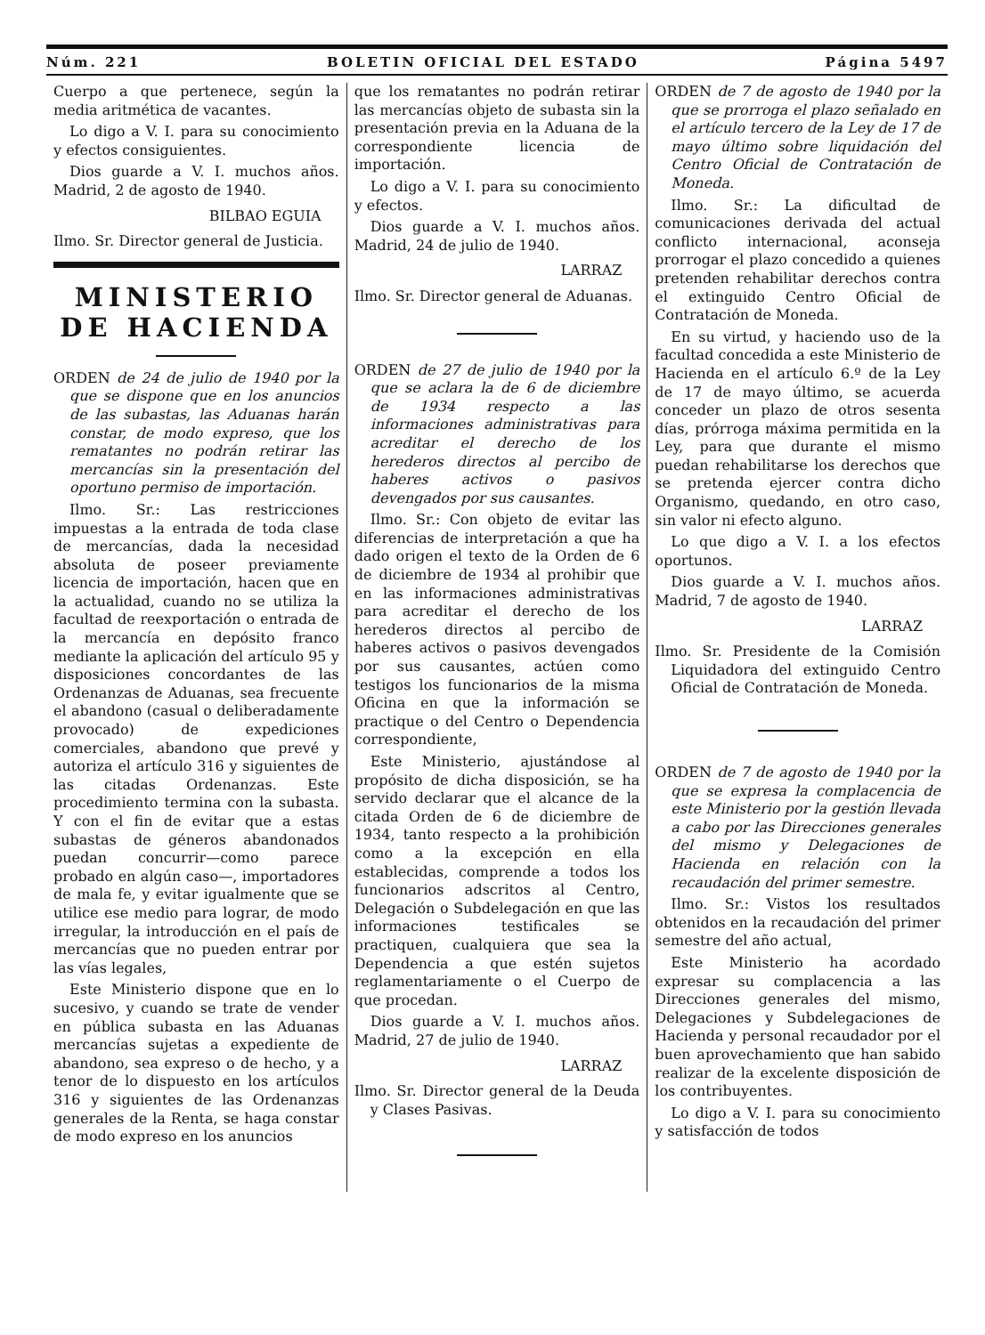Núm. 221 BOLETIN OFICIAL DEL ESTADO Página 5497
Cuerpo a que pertenece, según la media aritmética de vacantes.
Lo digo a V. I. para su conocimiento y efectos consiguientes.
Dios guarde a V. I. muchos años. Madrid, 2 de agosto de 1940.
BILBAO EGUIA
Ilmo. Sr. Director general de Justicia.
MINISTERIO DE HACIENDA
ORDEN de 24 de julio de 1940 por la que se dispone que en los anuncios de las subastas, las Aduanas harán constar, de modo expreso, que los rematantes no podrán retirar las mercancías sin la presentación del oportuno permiso de importación.
Ilmo. Sr.: Las restricciones impuestas a la entrada de toda clase de mercancías, dada la necesidad absoluta de poseer previamente licencia de importación, hacen que en la actualidad, cuando no se utiliza la facultad de reexportación o entrada de la mercancía en depósito franco mediante la aplicación del artículo 95 y disposiciones concordantes de las Ordenanzas de Aduanas, sea frecuente el abandono (casual o deliberadamente provocado) de expediciones comerciales, abandono que prevé y autoriza el artículo 316 y siguientes de las citadas Ordenanzas. Este procedimiento termina con la subasta. Y con el fin de evitar que a estas subastas de géneros abandonados puedan concurrir—como parece probado en algún caso—, importadores de mala fe, y evitar igualmente que se utilice ese medio para lograr, de modo irregular, la introducción en el país de mercancías que no pueden entrar por las vías legales,
Este Ministerio dispone que en lo sucesivo, y cuando se trate de vender en pública subasta en las Aduanas mercancías sujetas a expediente de abandono, sea expreso o de hecho, y a tenor de lo dispuesto en los artículos 316 y siguientes de las Ordenanzas generales de la Renta, se haga constar de modo expreso en los anuncios
que los rematantes no podrán retirar las mercancías objeto de subasta sin la presentación previa en la Aduana de la correspondiente licencia de importación.
Lo digo a V. I. para su conocimiento y efectos.
Dios guarde a V. I. muchos años. Madrid, 24 de julio de 1940.
LARRAZ
Ilmo. Sr. Director general de Aduanas.
ORDEN de 27 de julio de 1940 por la que se aclara la de 6 de diciembre de 1934 respecto a las informaciones administrativas para acreditar el derecho de los herederos directos al percibo de haberes activos o pasivos devengados por sus causantes.
Ilmo. Sr.: Con objeto de evitar las diferencias de interpretación a que ha dado origen el texto de la Orden de 6 de diciembre de 1934 al prohibir que en las informaciones administrativas para acreditar el derecho de los herederos directos al percibo de haberes activos o pasivos devengados por sus causantes, actúen como testigos los funcionarios de la misma Oficina en que la información se practique o del Centro o Dependencia correspondiente,
Este Ministerio, ajustándose al propósito de dicha disposición, se ha servido declarar que el alcance de la citada Orden de 6 de diciembre de 1934, tanto respecto a la prohibición como a la excepción en ella establecidas, comprende a todos los funcionarios adscritos al Centro, Delegación o Subdelegación en que las informaciones testificales se practiquen, cualquiera que sea la Dependencia a que estén sujetos reglamentariamente o el Cuerpo de que procedan.
Dios guarde a V. I. muchos años. Madrid, 27 de julio de 1940.
LARRAZ
Ilmo. Sr. Director general de la Deuda y Clases Pasivas.
ORDEN de 7 de agosto de 1940 por la que se prorroga el plazo señalado en el artículo tercero de la Ley de 17 de mayo último sobre liquidación del Centro Oficial de Contratación de Moneda.
Ilmo. Sr.: La dificultad de comunicaciones derivada del actual conflicto internacional, aconseja prorrogar el plazo concedido a quienes pretenden rehabilitar derechos contra el extinguido Centro Oficial de Contratación de Moneda.
En su virtud, y haciendo uso de la facultad concedida a este Ministerio de Hacienda en el artículo 6.º de la Ley de 17 de mayo último, se acuerda conceder un plazo de otros sesenta días, prórroga máxima permitida en la Ley, para que durante el mismo puedan rehabilitarse los derechos que se pretenda ejercer contra dicho Organismo, quedando, en otro caso, sin valor ni efecto alguno.
Lo que digo a V. I. a los efectos oportunos.
Dios guarde a V. I. muchos años. Madrid, 7 de agosto de 1940.
LARRAZ
Ilmo. Sr. Presidente de la Comisión Liquidadora del extinguido Centro Oficial de Contratación de Moneda.
ORDEN de 7 de agosto de 1940 por la que se expresa la complacencia de este Ministerio por la gestión llevada a cabo por las Direcciones generales del mismo y Delegaciones de Hacienda en relación con la recaudación del primer semestre.
Ilmo. Sr.: Vistos los resultados obtenidos en la recaudación del primer semestre del año actual,
Este Ministerio ha acordado expresar su complacencia a las Direcciones generales del mismo, Delegaciones y Subdelegaciones de Hacienda y personal recaudador por el buen aprovechamiento que han sabido realizar de la excelente disposición de los contribuyentes.
Lo digo a V. I. para su conocimiento y satisfacción de todos